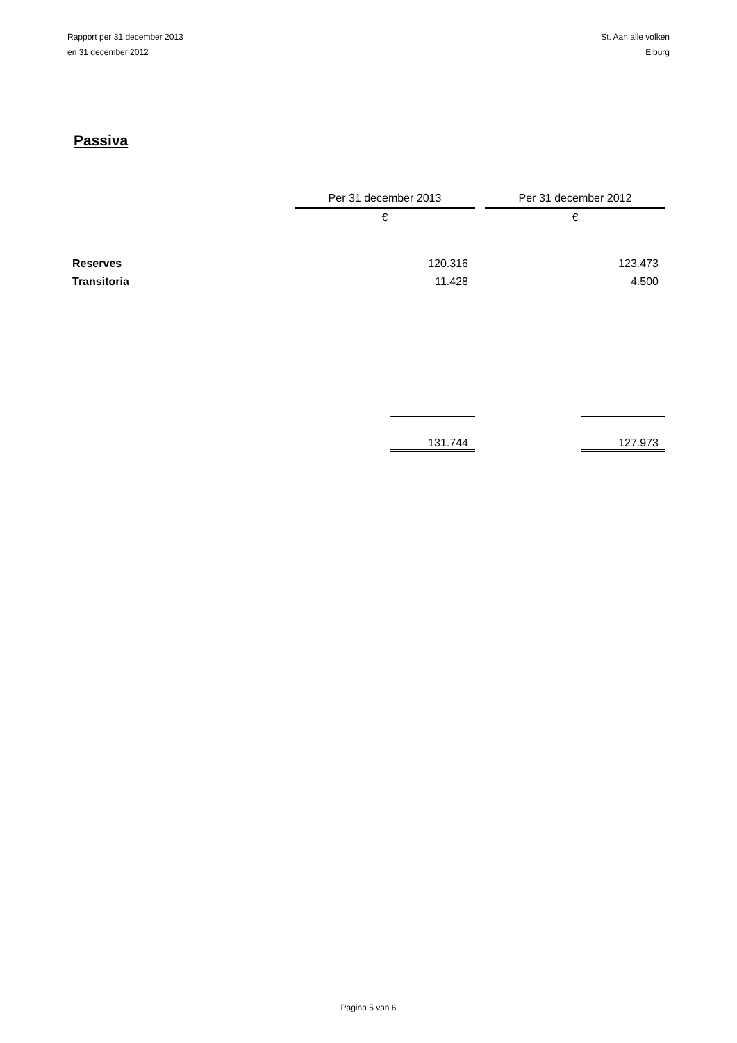Rapport per 31 december 2013
en 31 december 2012
St. Aan alle volken
Elburg
Passiva
| | Per 31 december 2013 | | Per 31 december 2012 |
| --- | --- | --- | --- |
| | € | | € |
| Reserves | 120.316 | | 123.473 |
| Transitoria | 11.428 | | 4.500 |
| | 131.744 | | 127.973 |
Pagina 5 van 6